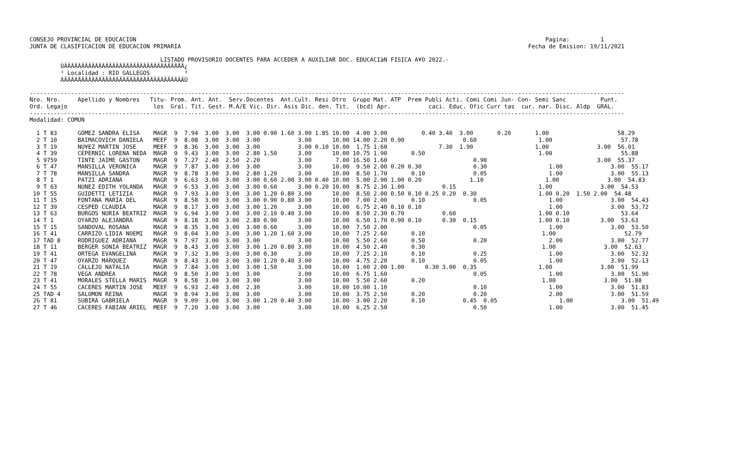CONSEJO PROVINCIAL DE EDUCACION                                                                                                                       Pagina:         1
JUNTA DE CLASIFICACION DE EDUCACION PRIMARIA                                                                                                     Fecha de Emision: 19/11/2021

                                      LISTADO PROVISORIO DOCENTES PARA ACCEDER A AUXILIAR DOC. EDUCACIàN FISICA A¥O 2022.-
         ÚÄÄÄÄÄÄÄÄÄÄÄÄÄÄÄÄÄÄÄÄÄÄÄÄÄÄÄÄÄÄÄÄÄÄÄ¿
         ³ Localidad : RIO GALLEGOS          ³
         ÀÄÄÄÄÄÄÄÄÄÄÄÄÄÄÄÄÄÄÄÄÄÄÄÄÄÄÄÄÄÄÄÄÄÄÄÙ

-----------------------------------------------------------------------------------------------------------------------------------------------------------------------------
Nro. Nro.     Apellido y Nombres   Titu- Prom. Ant. Ant.  Serv.Docentes  Ant.Cult. Resi Otro  Grupo Mat. ATP  Prem Publi Acti. Comi Comi Jun- Con- Semi Sanc          Punt.
Ord. Legajo                         los  Gral. Tit. Gest. M.A/E Vic. Dir. Asis Dic. den. Tit.  (bcd) Apr.           caci. Educ. Ofic Curr tas  cur. nar. Disc. Aldp  GRAL.
-----------------------------------------------------------------------------------------------------------------------------------------------------------------------------
Modalidad: COMUN

  1 T 83      GOMEZ SANDRA ELISA    MAGR  9  7.94  3.00  3.00  3.00 0.90 1.60 3.00 1.85 10.00  4.00 3.00          0.40 3.40  3.00       0.20       1.00                    58.29
  2 T 10      BAIMACOVICH DANIELA   MEEF  9  8.08  3.00  3.00  3.00           3.00      10.00 14.00 2.20 0.90                 0.60                  1.00                    57.78
  3 T 19      NU¥EZ MARTIN JOSE     MEEF  9  8.36  3.00  3.00  3.00           3.00 0.10 10.00  1.75 1.60               7.30  1.90                  1.00              3.00  56.01
  4 T 39      CEPERNIC LORENA NEDA  MAGR  9  9.43  3.00  3.00  2.80 1.50      3.00      10.00 10.75 1.90       0.50                                 1.00                    55.88
  5 9759      TINTE JAIME GASTON    MAGR  9  7.27  2.40  2.50  2.20           3.00       7.00 16.50 1.60                         0.90                                3.00  55.37
  6 T 47      MANSILLA VERONICA     MAGR  9  7.87  3.00  3.00  3.00           3.00      10.00  9.50 2.00 0.20 0.30               0.30                  1.00              3.00  55.17
  7 T 78      MANSILLA SANDRA       MAGR  9  8.78  3.00  3.00  2.80 1.20      3.00      10.00  8.50 1.70       0.10              0.05                  1.00              3.00  55.13
  8 T 1       PATZI ADRIANA         MAGR  9  6.63  3.00  3.00  3.00 0.60 2.00 3.00 0.40 10.00  5.00 2.90 1.00 0.20              1.10                  1.00              3.00  54.83
  9 T 63      NUNEZ EDITH YOLANDA   MAGR  9  6.53  3.00  3.00  3.00 0.60      3.00 0.20 10.00  8.75 2.30 1.00           0.15                        1.00              3.00  54.53
 10 T 55      GUIDETTI LETIZIA      MAGR  9  7.93  3.00  3.00  3.00 1.20 0.80 3.00      10.00  8.50 2.00 0.50 0.10 0.25 0.20  0.30                  1.00 0.20  1.50 2.00  54.48
 11 T 15      FONTANA MARIA DEL     MAGR  9  8.58  3.00  3.00  3.00 0.90 0.80 3.00      10.00  7.00 2.00       0.10              0.05                  1.00              3.00  54.43
 12 T 39      CESPED CLAUDIA        MAGR  9  8.17  3.00  3.00  3.00 1.20      3.00      10.00  6.75 2.40 0.10 0.10                                     1.00              3.00  53.72
 13 T 63      BURGOS NURIA BEATRIZ  MAGR  9  6.94  3.00  3.00  3.00 2.10 0.40 3.00      10.00  8.50 2.30 0.70           0.60                        1.00 0.10               53.64
 14 T 1       OYARZO ALEJANDRA      MAGR  9  8.18  3.00  3.00  2.80 0.90      3.00      10.00  6.50 1.70 0.90 0.10      0.30  0.15                  1.00 0.10         3.00  53.63
 15 T 15      SANDOVAL ROSANA       MAGR  9  8.35  3.00  3.00  3.00 0.60      3.00      10.00  7.50 2.00                         0.05                  1.00              3.00  53.50
 16 T 41      CARRIZO LIDIA NOEMI   MAGR  9  8.04  3.00  3.00  3.00 1.20 1.60 3.00      10.00  7.25 2.60       0.10                                  1.00                    52.79
 17 TAD 8     RODRIGUEZ ADRIANA     MAGR  9  7.97  3.00  3.00  3.00           3.00      10.00  5.50 2.60       0.50              0.20                  2.00              3.00  52.77
 18 T 11      BERGER SONIA BEATRIZ  MAGR  9  8.43  3.00  3.00  3.00 1.20 0.80 3.00      10.00  4.50 2.40       0.30                                  1.00              3.00  52.63
 19 T 41      ORTEGA EVANGELINA     MAGR  9  7.32  3.00  3.00  3.00 0.30      3.00      10.00  7.25 2.10       0.10              0.25                  1.00              3.00  52.32
 20 T 47      OYARZO MARQUEZ        MAGR  9  8.43  3.00  3.00  3.00 1.20 0.40 3.00      10.00  4.75 2.20       0.10              0.05                  1.00              3.00  52.13
 21 T 19      CALLEJO NATALIA       MAGR  9  7.84  3.00  3.00  3.00 1.50      3.00      10.00  1.00 2.00 1.00      0.30 3.00  0.35                  1.00              3.00  51.99
 22 T 78      VEGA ANDREA           MAGR  9  8.50  3.00  3.00  3.00           3.00      10.00  6.75 1.60                         0.05                  1.00              3.00  51.90
 23 T 41      MORALES STELLA MARIS  MAGR  9  8.58  3.00  3.00  3.00           3.00      10.00  5.50 2.60       0.20                                  1.00              3.00  51.88
 24 T 55      CACERES MARTIN JOSE   MEEF  9  6.93  2.40  3.00  2.30           3.00      10.00 10.00 1.10                         0.10                  1.00              3.00  51.83
 25 TAD 4     SALOMON REINA         MAGR  9  8.94  3.00  3.00  3.00           3.00      10.00  3.75 2.50       0.20              0.20                  2.00              3.00  51.59
 26 T 81      SUBIRA GABRIELA       MAGR  9  9.09  3.00  3.00  3.00 1.20 0.40 3.00      10.00  3.00 2.20       0.10           0.45  0.05                  1.00              3.00  51.49
 27 T 46      CACERES FABIAN ARIEL  MEEF  9  7.20  3.00  3.00  3.00           3.00      10.00  6.25 2.50                         0.50                  1.00              3.00  51.45